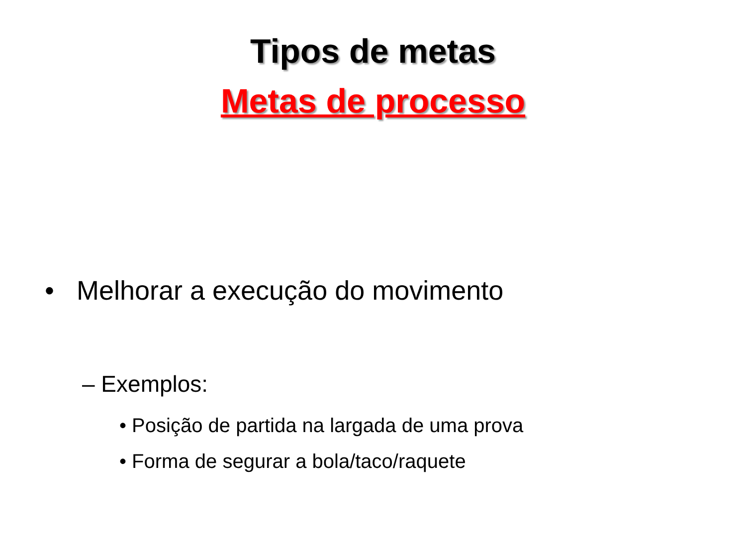Tipos de metas
Metas de processo
• Melhorar a execução do movimento
– Exemplos:
• Posição de partida na largada de uma prova
• Forma de segurar a bola/taco/raquete